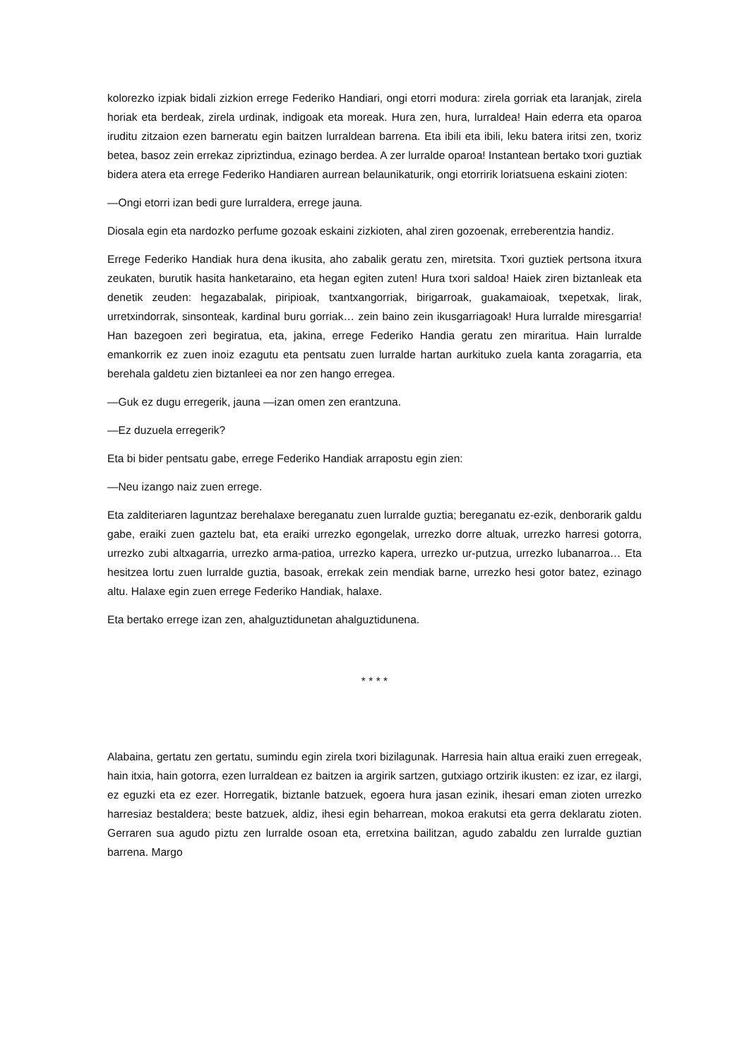kolorezko izpiak bidali zizkion errege Federiko Handiari, ongi etorri modura: zirela gorriak eta laranjak, zirela horiak eta berdeak, zirela urdinak, indigoak eta moreak. Hura zen, hura, lurraldea! Hain ederra eta oparoa iruditu zitzaion ezen barneratu egin baitzen lurraldean barrena. Eta ibili eta ibili, leku batera iritsi zen, txoriz betea, basoz zein errekaz zipriztindua, ezinago berdea. A zer lurralde oparoa! Instantean bertako txori guztiak bidera atera eta errege Federiko Handiaren aurrean belaunikaturik, ongi etorririk loriatsuena eskaini zioten:
—Ongi etorri izan bedi gure lurraldera, errege jauna.
Diosala egin eta nardozko perfume gozoak eskaini zizkioten, ahal ziren gozoenak, erreberentzia handiz.
Errege Federiko Handiak hura dena ikusita, aho zabalik geratu zen, miretsita. Txori guztiek pertsona itxura zeukaten, burutik hasita hanketaraino, eta hegan egiten zuten! Hura txori saldoa! Haiek ziren biztanleak eta denetik zeuden: hegazabalak, piripioak, txantxangorriak, birigarroak, guakamaioak, txepetxak, lirak, urretxindorrak, sinsonteak, kardinal buru gorriak… zein baino zein ikusgarriagoak! Hura lurralde miresgarria! Han bazegoen zeri begiratua, eta, jakina, errege Federiko Handia geratu zen miraritua. Hain lurralde emankorrik ez zuen inoiz ezagutu eta pentsatu zuen lurralde hartan aurkituko zuela kanta zoragarria, eta berehala galdetu zien biztanleei ea nor zen hango erregea.
—Guk ez dugu erregerik, jauna —izan omen zen erantzuna.
—Ez duzuela erregerik?
Eta bi bider pentsatu gabe, errege Federiko Handiak arrapostu egin zien:
—Neu izango naiz zuen errege.
Eta zalditeriaren laguntzaz berehalaxe bereganatu zuen lurralde guztia; bereganatu ez-ezik, denborarik galdu gabe, eraiki zuen gaztelu bat, eta eraiki urrezko egongelak, urrezko dorre altuak, urrezko harresi gotorra, urrezko zubi altxagarria, urrezko arma-patioa, urrezko kapera, urrezko ur-putzua, urrezko lubanarroa… Eta hesitzea lortu zuen lurralde guztia, basoak, errekak zein mendiak barne, urrezko hesi gotor batez, ezinago altu. Halaxe egin zuen errege Federiko Handiak, halaxe.
Eta bertako errege izan zen, ahalguztidunetan ahalguztidunena.
* * * *
Alabaina, gertatu zen gertatu, sumindu egin zirela txori bizilagunak. Harresia hain altua eraiki zuen erregeak, hain itxia, hain gotorra, ezen lurraldean ez baitzen ia argirik sartzen, gutxiago ortzirik ikusten: ez izar, ez ilargi, ez eguzki eta ez ezer. Horregatik, biztanle batzuek, egoera hura jasan ezinik, ihesari eman zioten urrezko harresiaz bestaldera; beste batzuek, aldiz, ihesi egin beharrean, mokoa erakutsi eta gerra deklaratu zioten. Gerraren sua agudo piztu zen lurralde osoan eta, erretxina bailitzan, agudo zabaldu zen lurralde guztian barrena. Margo